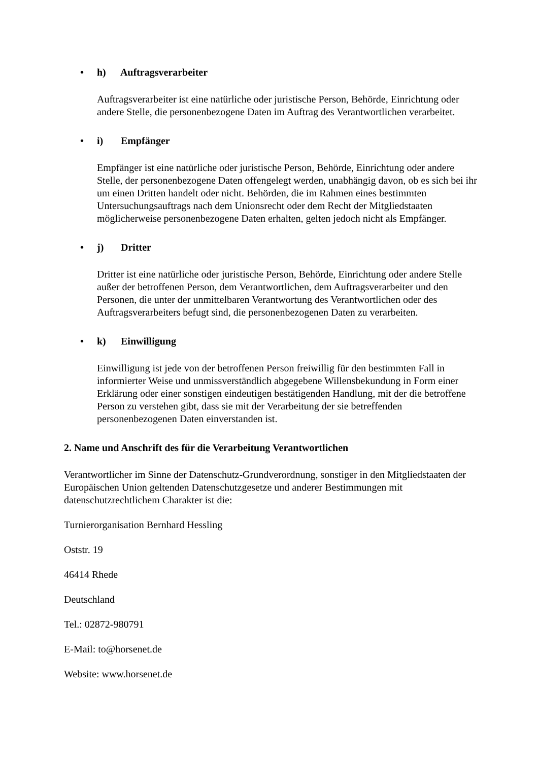• h) Auftragsverarbeiter
Auftragsverarbeiter ist eine natürliche oder juristische Person, Behörde, Einrichtung oder andere Stelle, die personenbezogene Daten im Auftrag des Verantwortlichen verarbeitet.
• i) Empfänger
Empfänger ist eine natürliche oder juristische Person, Behörde, Einrichtung oder andere Stelle, der personenbezogene Daten offengelegt werden, unabhängig davon, ob es sich bei ihr um einen Dritten handelt oder nicht. Behörden, die im Rahmen eines bestimmten Untersuchungsauftrags nach dem Unionsrecht oder dem Recht der Mitgliedstaaten möglicherweise personenbezogene Daten erhalten, gelten jedoch nicht als Empfänger.
• j) Dritter
Dritter ist eine natürliche oder juristische Person, Behörde, Einrichtung oder andere Stelle außer der betroffenen Person, dem Verantwortlichen, dem Auftragsverarbeiter und den Personen, die unter der unmittelbaren Verantwortung des Verantwortlichen oder des Auftragsverarbeiters befugt sind, die personenbezogenen Daten zu verarbeiten.
• k) Einwilligung
Einwilligung ist jede von der betroffenen Person freiwillig für den bestimmten Fall in informierter Weise und unmissverständlich abgegebene Willensbekundung in Form einer Erklärung oder einer sonstigen eindeutigen bestätigenden Handlung, mit der die betroffene Person zu verstehen gibt, dass sie mit der Verarbeitung der sie betreffenden personenbezogenen Daten einverstanden ist.
2. Name und Anschrift des für die Verarbeitung Verantwortlichen
Verantwortlicher im Sinne der Datenschutz-Grundverordnung, sonstiger in den Mitgliedstaaten der Europäischen Union geltenden Datenschutzgesetze und anderer Bestimmungen mit datenschutzrechtlichem Charakter ist die:
Turnierorganisation Bernhard Hessling
Oststr. 19
46414 Rhede
Deutschland
Tel.: 02872-980791
E-Mail: to@horsenet.de
Website: www.horsenet.de